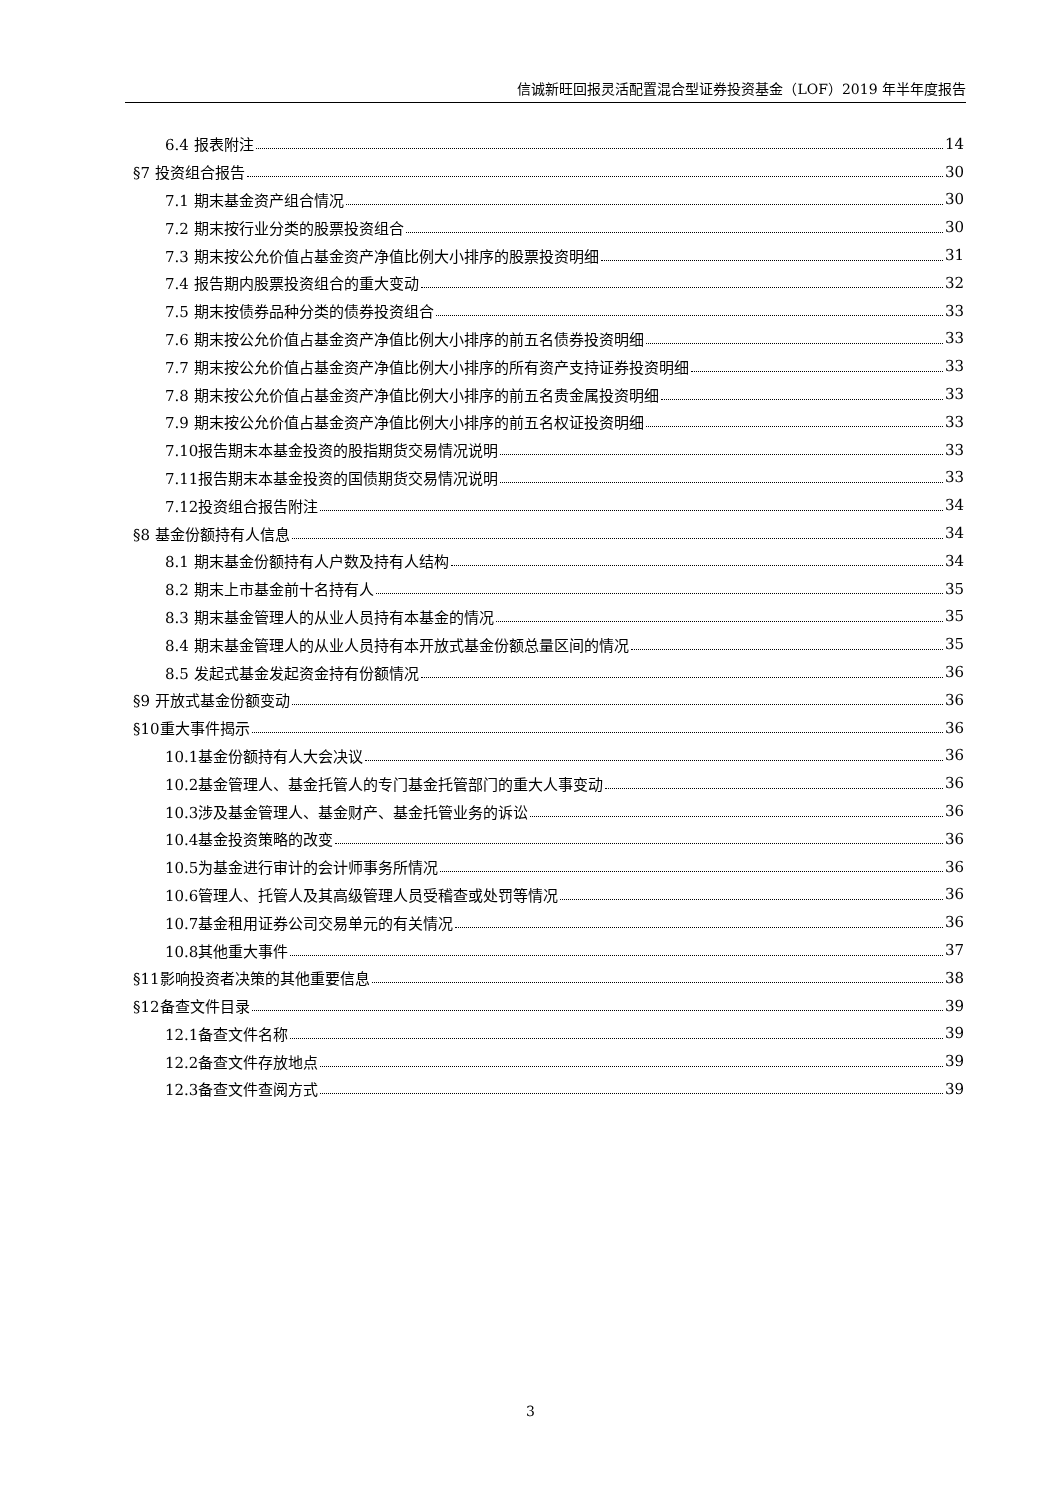信诚新旺回报灵活配置混合型证券投资基金（LOF）2019 年半年度报告
6.4 报表附注 14
§7 投资组合报告 30
7.1 期末基金资产组合情况 30
7.2 期末按行业分类的股票投资组合 30
7.3 期末按公允价值占基金资产净值比例大小排序的股票投资明细 31
7.4 报告期内股票投资组合的重大变动 32
7.5 期末按债券品种分类的债券投资组合 33
7.6 期末按公允价值占基金资产净值比例大小排序的前五名债券投资明细 33
7.7 期末按公允价值占基金资产净值比例大小排序的所有资产支持证券投资明细 33
7.8 期末按公允价值占基金资产净值比例大小排序的前五名贵金属投资明细 33
7.9 期末按公允价值占基金资产净值比例大小排序的前五名权证投资明细 33
7.10报告期末本基金投资的股指期货交易情况说明 33
7.11报告期末本基金投资的国债期货交易情况说明 33
7.12投资组合报告附注 34
§8 基金份额持有人信息 34
8.1 期末基金份额持有人户数及持有人结构 34
8.2 期末上市基金前十名持有人 35
8.3 期末基金管理人的从业人员持有本基金的情况 35
8.4 期末基金管理人的从业人员持有本开放式基金份额总量区间的情况 35
8.5 发起式基金发起资金持有份额情况 36
§9 开放式基金份额变动 36
§10重大事件揭示 36
10.1基金份额持有人大会决议 36
10.2基金管理人、基金托管人的专门基金托管部门的重大人事变动 36
10.3涉及基金管理人、基金财产、基金托管业务的诉讼 36
10.4基金投资策略的改变 36
10.5为基金进行审计的会计师事务所情况 36
10.6管理人、托管人及其高级管理人员受稽查或处罚等情况 36
10.7基金租用证券公司交易单元的有关情况 36
10.8其他重大事件 37
§11影响投资者决策的其他重要信息 38
§12备查文件目录 39
12.1备查文件名称 39
12.2备查文件存放地点 39
12.3备查文件查阅方式 39
3